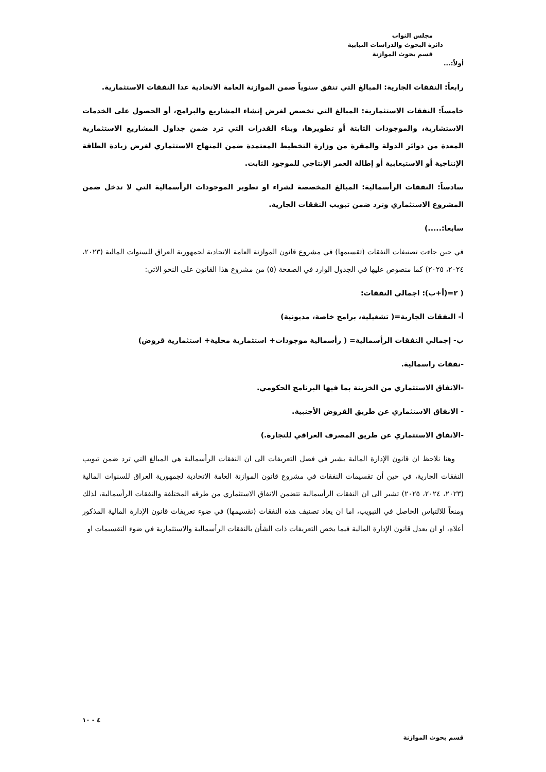مجلس النواب
دائرة البحوث والدراسات النيابية
قسم بحوث الموازنة
أولاً:...
رابعاً: النفقات الجارية: المبالغ التي تنفق سنوياً ضمن الموازنة العامة الاتحادية عدا النفقات الاستثمارية.
خامساً: النفقات الاستثمارية: المبالغ التي تخصص لغرض إنشاء المشاريع والبرامج، أو الحصول على الخدمات الاستشارية، والموجودات الثابتة أو تطويرها، وبناء القدرات التي ترد ضمن جداول المشاريع الاستثمارية المعدة من دوائر الدولة والمقرة من وزارة التخطيط المعتمدة ضمن المنهاج الاستثماري لغرض زيادة الطاقة الإنتاجية أو الاستيعابية أو إطالة العمر الإنتاجي للموجود الثابت.
سادساً: النفقات الرأسمالية: المبالغ المخصصة لشراء او تطوير الموجودات الرأسمالية التي لا تدخل ضمن المشروع الاستثماري وترد ضمن تبويب النفقات الجارية.
سابعا:.....)
في حين جاءت تصنيفات النفقات (تقسيمها) في مشروع قانون الموازنة العامة الاتحادية لجمهورية العراق للسنوات المالية (٢٠٢٣، ٢٠٢٤، ٢٠٢٥) كما منصوص عليها في الجدول الوارد في الصفحة (٥) من مشروع هذا القانون على النحو الاتي:
( ٢=(أ+ب): اجمالي النفقات:
أ- النفقات الجارية=( تشغيلية، برامج خاصة، مديونية)
ب- إجمالي النفقات الرأسمالية= ( رأسمالية موجودات+ استثمارية محلية+ استثمارية قروض)
-نفقات راسمالية.
-الانفاق الاستثماري من الخزينة بما فيها البرنامج الحكومي.
- الانفاق الاستثماري عن طريق القروض الأجنبية.
-الانفاق الاستثماري عن طريق المصرف العراقي للتجارة.)
وهنا نلاحظ ان قانون الإدارة المالية يشير في فصل التعريفات الى ان النفقات الرأسمالية هي المبالغ التي ترد ضمن تبويب النفقات الجارية، في حين أن تقسيمات النفقات في مشروع قانون الموازنة العامة الاتحادية لجمهورية العراق للسنوات المالية (٢٠٢٣، ٢٠٢٤، ٢٠٢٥) تشير الى ان النفقات الرأسمالية تتضمن الانفاق الاستثماري من طرقه المختلفة والنفقات الرأسمالية، لذلك ومنعاً للالتباس الحاصل في التبويب، اما ان يعاد تصنيف هذه النفقات (تقسيمها) في ضوء تعريفات قانون الإدارة المالية المذكور أعلاه، او ان يعدل قانون الإدارة المالية فيما يخص التعريفات ذات الشأن بالنفقات الرأسمالية والاستثمارية في ضوء التقسيمات او
٤ - ١٠
قسم بحوث الموازنة